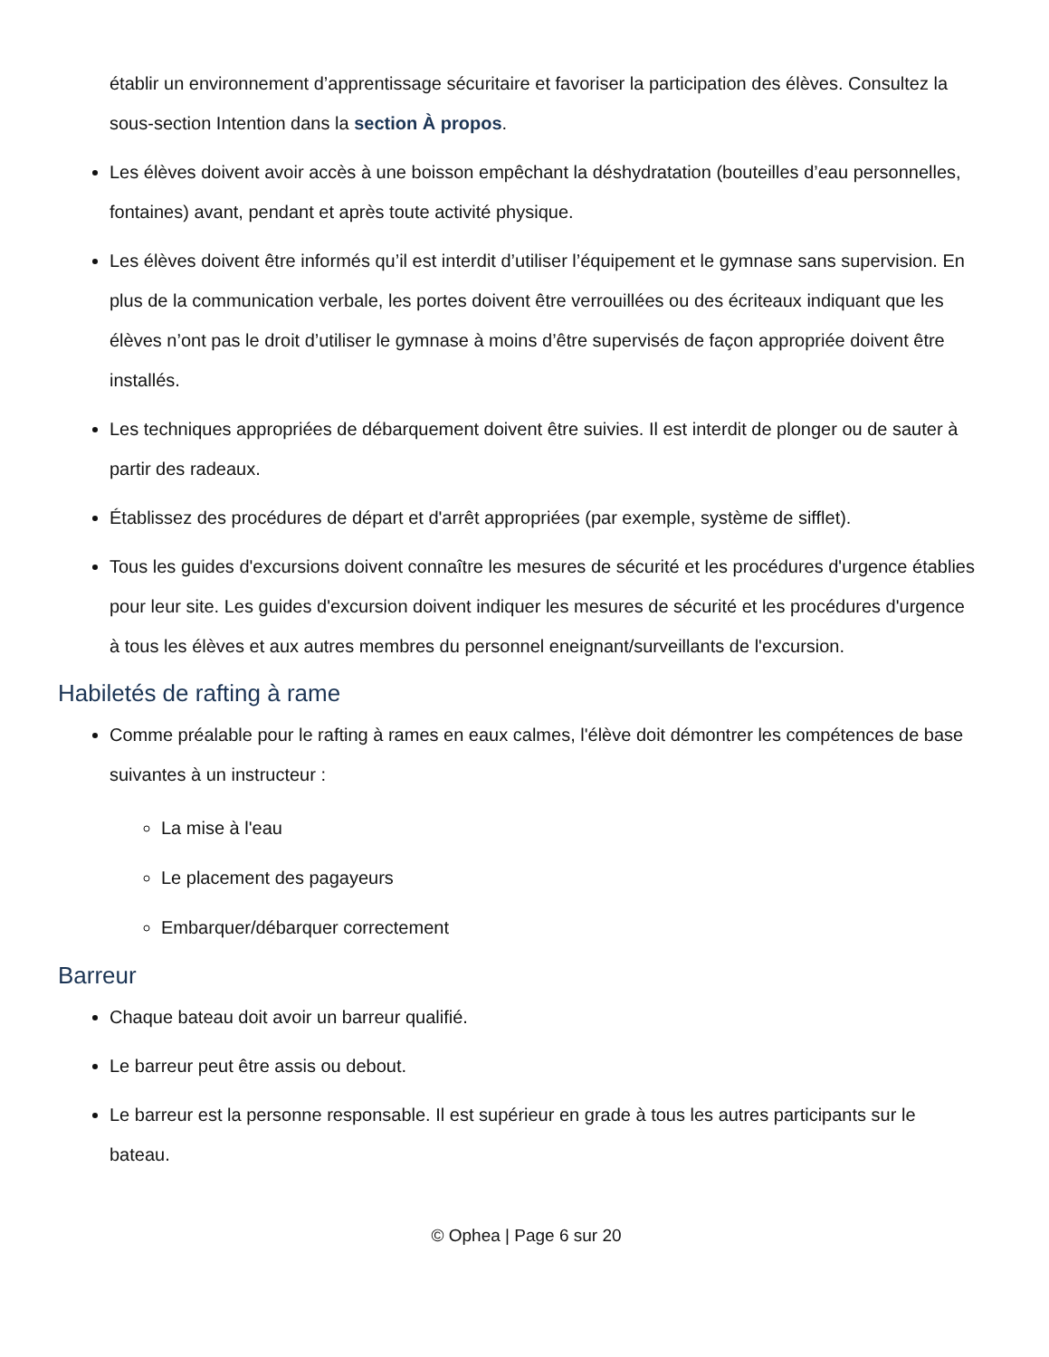établir un environnement d’apprentissage sécuritaire et favoriser la participation des élèves. Consultez la sous-section Intention dans la section À propos.
Les élèves doivent avoir accès à une boisson empêchant la déshydratation (bouteilles d’eau personnelles, fontaines) avant, pendant et après toute activité physique.
Les élèves doivent être informés qu’il est interdit d’utiliser l’équipement et le gymnase sans supervision. En plus de la communication verbale, les portes doivent être verrouillées ou des écriteaux indiquant que les élèves n’ont pas le droit d’utiliser le gymnase à moins d’être supervisés de façon appropriée doivent être installés.
Les techniques appropriées de débarquement doivent être suivies. Il est interdit de plonger ou de sauter à partir des radeaux.
Établissez des procédures de départ et d'arrêt appropriées (par exemple, système de sifflet).
Tous les guides d'excursions doivent connaître les mesures de sécurité et les procédures d'urgence établies pour leur site. Les guides d'excursion doivent indiquer les mesures de sécurité et les procédures d'urgence à tous les élèves et aux autres membres du personnel eneignant/surveillants de l'excursion.
Habiletés de rafting à rame
Comme préalable pour le rafting à rames en eaux calmes, l'élève doit démontrer les compétences de base suivantes à un instructeur :
La mise à l'eau
Le placement des pagayeurs
Embarquer/débarquer correctement
Barreur
Chaque bateau doit avoir un barreur qualifié.
Le barreur peut être assis ou debout.
Le barreur est la personne responsable. Il est supérieur en grade à tous les autres participants sur le bateau.
© Ophea | Page 6 sur 20